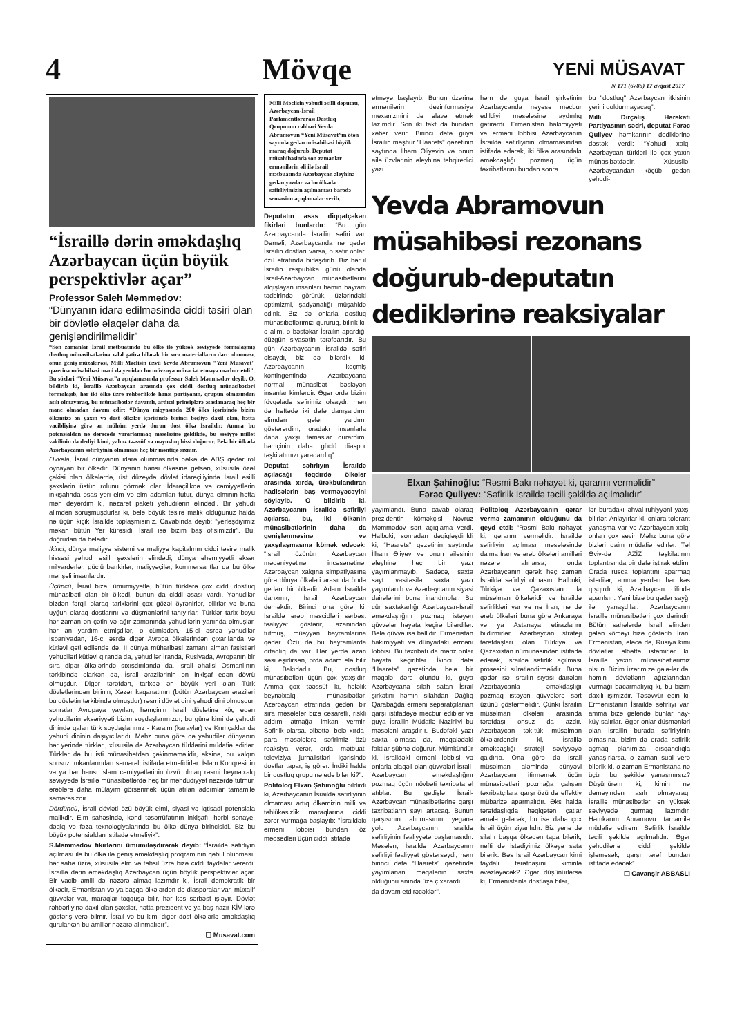4
Mövqe
YENİ MÜSAVAT
N 171 (6785) 17 avqust 2017
“İsraillə dərin əməkdaşlıq Azərbaycan üçün böyük perspektivlər açar”
Professor Saleh Məmmədov:
“Dünyanın idarə edilməsində ciddi təsiri olan bir dövlətlə əlaqələr daha da genişləndirilməlidir”
“Son zamanlar İsrail mətbuatında bu ölkə ilə yüksək səviyyədə formalaşmış dostluq münasibətlərinə xələl gətirə biləcək bir sıra materialların dərc olunması, onun geniş müzakirəsi, Milli Məclisin üzvü Yevda Abramovun "Yeni Musavat" qəzetinə müsahibəsi məni də yenidən bu mövzuya müraciət etməyə məcbur etdi". Bu sözləri “Yeni Müsavat”a açıqlamasında professor Saleh Məmmədov deyib. O, bildirib ki, İsraillə Azərbaycan arasında çox ciddi dostluq münasibətləri formalaşıb, hər iki ölkə üzrə rəhbərlikdə hansı partiyanın, qrupun olmasından asılı olmayaraq, bu münasibətlər davamlı, ardıcıl prinsiplərə əsaslanaraq heç bir mane olmadan davam edir: “Dünya miqyasında 200 ölkə içərisində bizim ölkəmizə ən yaxın və dost ölkələr içərisində birinci beşliyə daxil olan, hətta vacibliyinə görə ən mühüm yerdə duran dost ölkə İsraildir. Amma bu potensialdan nə dərəcədə yararlanmaq məsələsinə gəldikdə, bu səviyyə millət vəkilinin də dediyi kimi, yalnız təəssüf və məyusluq hissi doğurur. Belə bir ölkədə Azərbaycanın səfirliyinin olmaması heç bir məntiqə sıxmır.
Əvvəla, İsrail dünyanın idarə olunmasında bəlkə də ABŞ qədər rol oynayan bir ölkədir. Dünyanın hansı ölkəsinə getsən, xüsusilə özəl çəkisi olan ölkələrdə, üst düzeydə dövlət idarəçiliyində İsrail əsilli şəxslərin üstün rolunu görmək olar. İdarəçilikdə və cəmiyyətlərin inkişafında əsas yeri elm və elm adamları tutur, dünya elminin hətta mən deyərdim ki, nəzarət paketi yəhudilərin əlindədi. Bir yəhudi alimdən soruşmuşdurlar ki, belə böyük təsirə malik olduğunuz halda nə üçün kiçik İsraildə toplaşmısınız. Cavabında deyib: “yerləşdiyimiz məkan bütün Yer kürəsidi, İsrail isə bizim baş ofisimizdir”. Bu, doğrudan da belədir.
İkinci, dünya maliyyə sistemi və maliyyə kapitalının ciddi təsirə malik hissəsi yəhudi əsilli şəxslərin əlindədi, dünya əhəmiyyətli əksər milyarderlər, güclü bankirlər, maliyyəçilər, kommersantlar da bu ölkə mənşəli insanlardır.
Üçüncü, İsrail bizə, ümumiyyətlə, bütün türklərə çox ciddi dostluq münasibəti olan bir ölkədi, bunun da ciddi əsası vardı. Yəhudilər bizdən fərqli olaraq tarixlərini çox gözəl öyrənirlər, bilirlər və buna uyğun olaraq dostlarını və düşmənlərini tanıyırlar. Türklər tarix boyu hər zaman ən çətin və ağır zamanında yəhudilərin yanında olmuşlar, hər an yardım etmişdilər, o cümlədən, 15-ci əsrdə yəhudilər İspaniyadan, 16-cı əsrdə digər Avropa ölkələrindən çıxarılanda və kütləvi qətl ediləndə də, II dünya müharibəsi zamanı alman faşistləri yəhudiləri kütləvi qıranda da, yəhudilər İranda, Rusiyada, Avropanın bir sıra digər ölkələrində sıxışdırılanda da. İsrail əhalisi Osmanlının tərkibində olarkən də, İsrail ərazilərinin ən inkişaf edən dövrü olmuşdur. Digər tərəfdən, tarixdə ən böyük yeri olan Türk dövlətlərindən birinin, Xəzər kaqanatının (bütün Azərbaycan əraziləri bu dövlətin tərkibində olmuşdur) rəsmi dövlət dini yəhudi dini olmuşdur, sonralar Avropaya yayılan, həmçinin İsrail dövlətinə köç edən yəhudilərin əksəriyyəti bizim soydaşlarımızdı, bu günə kimi də yəhudi dinində qalan türk soydaşlarımız - Karaim (karaylar) və Krımçaklar da yəhudi dininin daşıyıcılarıdı. Məhz buna görə də yəhudilər dünyanın hər yerində türkləri, xüsusilə də Azərbaycan türklərini müdafiə edirlər. Türklər də bu isti münasibətdən çəkinməməlidir, əksinə, bu xalqın sonsuz imkanlarından səmərəli istifadə etməlidirlər. İslam Konqresinin və ya hər hansı İslam cəmiyyətlərinin üzvü olmaq rəsmi beynəlxalq səviyyədə İsraillə münasibətlərdə heç bir məhdudiyyət nəzərdə tutmur, ərəblərə daha mülayim görsənmək üçün atılan addımlar tamamilə səmərəsizdir.
Dördüncü, İsrail dövləti özü böyük elmi, siyasi və iqtisadi potensiala malikdir. Elm sahəsində, kənd təsərrüfatının inkişafı, hərbi sənaye, dəqiq və fəza texnologiyalarında bu ölkə dünya birincisidi. Biz bu böyük potensialdan istifadə etməliyik".
S.Məmmədov fikirlərini ümumiləşdirərək deyib: “İsraildə səfirliyin açılması ilə bu ölkə ilə geniş əməkdaşlıq proqramının qəbul olunması, hər sahə üzrə, xüsusilə elm və təhsil üzrə bizə ciddi faydalar verərdi. İsraillə dərin əməkdaşlıq Azərbaycan üçün böyük perspektivlər açar. Bir vacib amili də nəzərə almaq lazımdır ki, İsrail demokratik bir ölkədir, Ermənistan və ya başqa ölkələrdən də diasporalar var, müxalif qüvvələr var, maraqlar toqquşa bilir, hər kəs sərbəst işləyir. Dövlət rəhbərliyinə daxil olan şəxslər, hətta prezident və ya baş nazir KİV-lərə göstəriş verə bilmir. İsrail və bu kimi digər dost ölkələrlə əməkdaşlıq qurularkən bu amillər nəzərə alınmalıdır”.
❑ Musavat.com
Milli Məclisin yəhudi əsilli deputatı, Azərbaycan-İsrail Parlamentlərarası Dostluq Qrupunun rəhbəri Yevda Abramovun “Yeni Müsavat”ın ötən sayında gedən müsahibəsi böyük maraq doğurub. Deputat müsahibəsində son zamanlar ermənilərin əli ilə İsrail mətbuatında Azərbaycan əleyhinə gedən yazılar və bu ölkədə səfirliyimizin açılmaması barədə sensasion açıqlamalar verib.
Deputatın əsas diqqətçəkən fikirləri bunlardır: “Bu gün Azərbaycanda İsrailin səfiri var. Deməli, Azərbaycanda nə qədər İsrailin dostları varsa, o səfir onları özü ətrafında birləşdirib. Biz hər il İsrailin respublika günü olanda İsrail-Azərbaycan münasibətlərini alqışlayan insanları həmin bayram tədbirində görürük, üzlərindəki optimizmi, şadyanalığı müşahidə edirik. Biz də onlarla dostluq münasibətlərimizi qururuq, bilirik ki, o alim, o bəstəkar İsrailin apardığı düzgün siyasətin tərəfdarıdır. Bu gün Azərbaycanın İsraildə səfiri olsaydı, biz də bilərdik ki, Azərbaycanın keçmiş kontingentində Azərbaycana normal münasibət bəsləyən insanlar kimlərdir. Əgər orda bizim fövqəladə səfirimiz olsaydı, mən də həftədə iki dəfə danışardım, əlimdən gələn yardımı göstərərdim, oradakı insanlarla daha yaxşı təmaslar qurardım, həmçinin daha güclü diaspor təşkilatımızı yaradardıq”.
Deputat səfirliyin İsraildə açılacağı təqdirdə ölkələr arasında xırda, ürəkbulandıran hadisələrin baş verməyəcəyini söyləyib. O bildirib ki, Azərbaycanın İsraildə səfirliyi açılarsa, bu, iki ölkənin münasibətlərinin daha da genişlənməsinə və yaxşılaşmasına kömək edəcək: “İsrail özünün Azərbaycan mədəniyyətinə, incəsənətinə, Azərbaycan xalqına simpatiyasına görə dünya ölkələri arasında öndə gedən bir ölkədir. Adam İsraildə darıxmır, İsrail Azərbaycan deməkdir. Birinci ona görə ki, İsraildə ərəb məscidləri sərbəst fəaliyyət göstərir, azanından tutmuş, müəyyən bayramlarına qədər. Özü də bu bayramlarda ortaqlıq da var. Hər yerdə azan səsi eşidirsən, orda adam elə bilir ki, Bakıdadır. Bu, dostluq münasibətləri üçün çox yaxşıdır. Amma çox təəssüf ki, hələlik beynəlxalq münasibətlər, Azərbaycan ətrafında gedən bir sıra məsələlər bizə cəsarətli, riskli addım atmağa imkan vermir. Səfirlik olarsa, əlbəttə, belə xırda-para məsələlərə səfirimiz özü reaksiya verər, orda mətbuat, televiziya jurnalistləri içərisində dostlar tapar, iş görər. İndiki halda bir dostluq qrupu nə edə bilər ki?”.
Politoloq Elxan Şahinoğlu bildirdi ki, Azərbaycanın İsraildə səfirliyinin olmaması artıq ölkəmizin milli və təhlükəsizlik maraqlarına ciddi zərər vurmağa başlayıb: “İsraildəki erməni lobbisi bundan öz məqsədləri üçün ciddi istifadə
etməyə başlayıb. Bunun üzərinə ermənilərin dezinformasiya mexanizmini də əlavə etmək lazımdır. Son iki fakt da bundan xəbər verir. Birinci dəfə guya İsrailin məşhur "Haarets" qəzetinin saytında İlham Əliyevin və onun ailə üzvlərinin əleyhinə təhqiredici yazı
həm də guya İsrail şirkətinin Azərbaycanda nəyəsə məcbur edildiyi məsələsinə aydınlıq gətirərdi. Ermənistan hakimiyyəti və erməni lobbisi Azərbaycanın İsraildə səfirliyinin olmamasından istifadə edərək, iki ölkə arasındakı əməkdaşlığı pozmaq üçün təxribatlarını bundan sonra
bu "dostluq" Azərbaycan itkisinin yerini doldurmayacaq".
Milli Dirçəliş Hərəkatı Partiyasının sədri, deputat Fərəc Quliyev həmkarının dediklərinə dəstək verdi: “Yəhudi xalqı Azərbaycan türkləri ilə çox yaxın münasibətdədir. Xüsusilə, Azərbaycandan köçüb gedən yəhudi-
Yevda Abramovun müsahibəsi rezonans doğurub-deputatın dediklərinə reaksiyalar
Elxan Şahinoğlu: “Rəsmi Bakı nəhayət ki, qərarını verməlidir”
Fərəc Quliyev: “Səfirlik İsraildə təcili şəkildə açılmalıdır”
yayımlandı. Buna cavab olaraq prezidentin köməkçisi Novruz Məmmədov sərt açıqlama verdi. Halbuki, sonradan dəqiqləşdirildi ki, “Haarets” qəzetinin saytında İlham Əliyev və onun ailəsinin əleyhinə heç bir yazı yayımlanmayıb. Sadəcə, saxta sayt vasitəsilə saxta yazı yayımlanıb və Azərbaycanın siyasi dairələrini buna inandırıblar. Bu cür saxtakarlığı Azərbaycan-İsrail əməkdaşlığını pozmaq istəyən qüvvələr həyata keçirə bilərdilər. Belə qüvvə isə bəllidir: Ermənistan hakimiyyəti və dünyadakı erməni lobbisi. Bu təxribatı da məhz onlar həyata keçiriblər. İkinci dəfə “Haarets” qəzetində belə bir məqalə dərc olundu ki, guya Azərbaycana silah satan İsrail şirkətini həmin silahdan Dağlıq Qarabağda erməni separatçılarıan qarşı istifadəyə məcbur ediblər və guya İsrailin Müdafiə Nazirliyi bu məsələni araşdırır. Budəfəki yazı saxta olmasa da, məqalədəki faktlar şübhə doğurur. Mümkündür ki, İsraildəki erməni lobbisi və onlarla əlaqəli olan qüvvələri İsrail-Azərbaycan əməkdaşlığını pozmaq üçün növbəti təxribata əl atıblar. Bu gedişlə İsrail-Azərbaycan münasibətlərinə qarşı təxribatların sayı artacaq. Bunun qarşısının alınmasının yeganə yolu Azərbaycanın İsraildə səfirliyinin fəaliyyətə başlamasıdır. Məsələn, İsraildə Azərbaycanın səfirliyi fəaliyyət göstərsəydi, həm birinci dəfə “Haarets” qəzetində yayımlanan məqalənin saxta olduğunu anında üzə çıxarardı,
da davam etdirəcəklər".
Politoloq Azərbaycanın qərar vermə zamanının olduğunu da qeyd etdi: “Rəsmi Bakı nəhayət ki, qərarını verməlidir. İsraildə səfirliyin açılması məsələsində daima İran və ərəb ölkələri amilləri nəzərə alınarsa, onda Azərbaycanın gərək heç zaman İsraildə səfirliyi olmasın. Halbuki, Türkiyə və Qazaxıstan da müsəlman ölkələridir və İsraildə səfirlikləri var və nə İran, nə də ərəb ölkələri buna görə Ankaraya və ya Astanaya etirazlarını bildirmirlər. Azərbaycan strateji tərəfdaşları olan Türkiyə və Qazaxıstan nümunəsindən istifadə edərək, İsraildə səfirlik açılması prosesini sürətləndirməlidir. Buna qədər isə İsrailin siyasi dairələri Azərbaycanla əməkdaşlığı pozmaq istəyən qüvvələrə sərt üzünü göstərməlidir. Çünki İsrailin müsəlman ölkələri arasında tərəfdaşı onsuz da azdır. Azərbaycan tək-tük müsəlman ölkələrdəndir ki, İsraillə əməkdaşlığı strateji səviyyəyə qaldırıb. Ona görə də İsrail müsəlman aləmində dünyəvi Azərbaycanı itirməmək üçün münasibətləri pozmağa çalışan təxribatçılara qarşı özü də effektiv mübarizə aparmalıdır. Əks halda tərəfdaşlıqda həqiqətən çatlar əmələ gələcək, bu isə daha çox İsrail üçün ziyanlıdır. Biz yenə də silahı başqa ölkədən tapa bilərik, nefti də istədiyimiz ölkəyə sata bilərik. Bəs İsrail Azərbaycan kimi faydalı tərəfdaşını kiminlə əvəzləyəcək? Əgər düşünürlərsə ki, Ermənistanla dostlaşa bilər,
lər buradakı əhval-ruhiyyəni yaxşı bilirlər. Anlayırlar ki, onlara tolerant yanaşma var və Azərbaycan xalqı onları çox sevir. Məhz buna görə bizləri daim müdafiə edirlər. Təl Əviv-də AZİZ təşkilatının toplantısında bir dəfə iştirak etdim. Orada rusca toplantını aparmaq istədilər, amma yerdən hər kəs qışqırdı ki, Azərbaycan dilində aparılsın. Yəni bizə bu qədər sayğı ilə yanaşdılar. Azərbaycanın İsraillə münasibətləri çox dərindir. Bütün sahələrdə İsrail əlindən gələn köməyi bizə göstərib. İran, Ermənistan, eləcə də, Rusiya kimi dövlətlər əlbəttə istəmirlər ki, İsraillə yaxın münasibətlərimiz olsun. Bizim üzərimizə gələ-lər də, həmin dövlətlərin ağızlarından vurmağı bacarmalıyıq ki, bu bizim daxili işimizdir. Təsəvvür edin ki, Ermənistanın İsraildə səfirliyi var, amma bizə gələndə bunlar hay-küy salırlar. Əgər onlar düşmənləri olan İsrailin burada səfirliyinin olmasına, bizim də orada səfirlik açmaq planımıza qısqanclıqla yanaşırlarsa, o zaman sual verə bilərik ki, o zaman Ermənistana nə üçün bu şəkildə yanaşmırsız? Düşünürəm ki, kimin nə deməyindən asılı olmayaraq, İsraillə münasibətləri ən yüksək səviyyədə qurmaq lazımdır. Həmkarım Abramovu tamamilə müdafiə edirəm. Səfirlik İsraildə təcili şəkildə açılmalıdır. Əgər yəhudilərlə ciddi şəkildə işləməsək, qarşı tərəf bundan istifadə edəcək”.
❑ Cavanşir ABBASLI